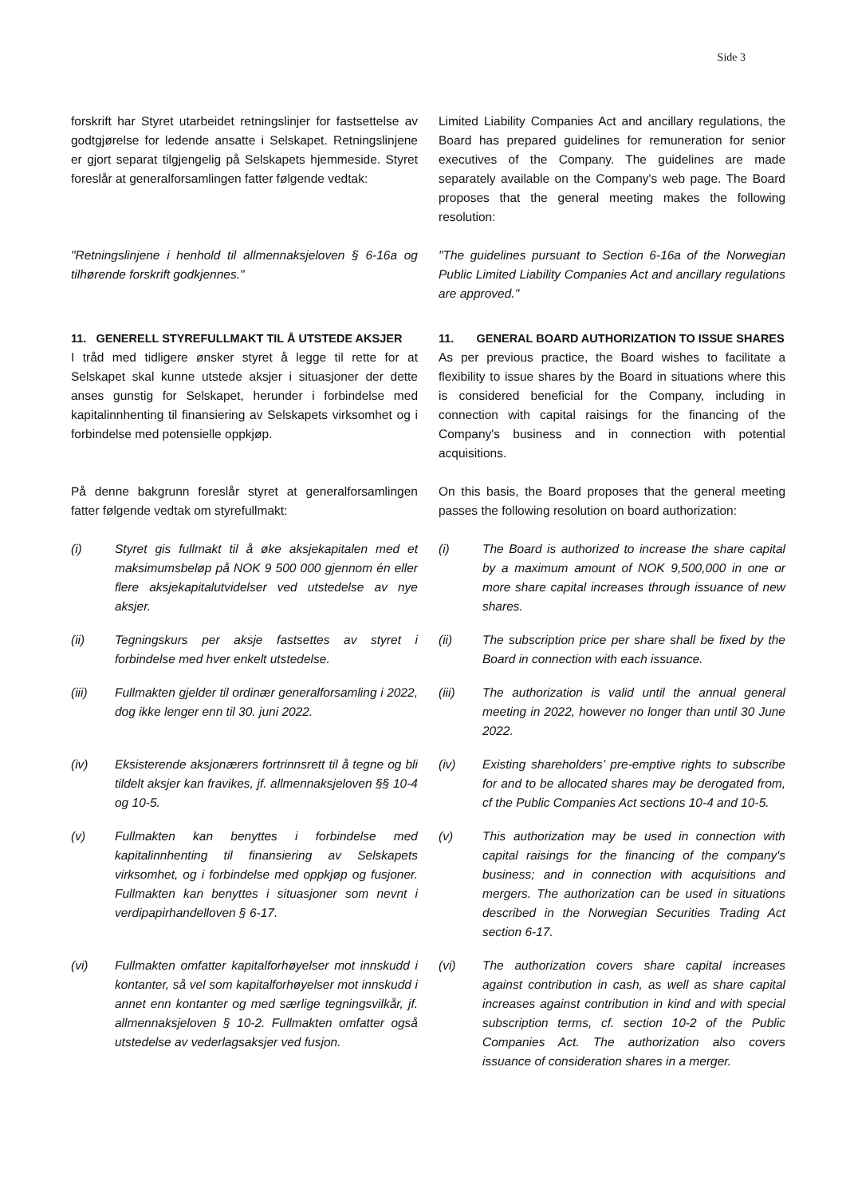Side 3
forskrift har Styret utarbeidet retningslinjer for fastsettelse av godtgjørelse for ledende ansatte i Selskapet. Retningslinjene er gjort separat tilgjengelig på Selskapets hjemmeside. Styret foreslår at generalforsamlingen fatter følgende vedtak:
Limited Liability Companies Act and ancillary regulations, the Board has prepared guidelines for remuneration for senior executives of the Company. The guidelines are made separately available on the Company's web page. The Board proposes that the general meeting makes the following resolution:
"Retningslinjene i henhold til allmennaksjeloven § 6-16a og tilhørende forskrift godkjennes."
"The guidelines pursuant to Section 6-16a of the Norwegian Public Limited Liability Companies Act and ancillary regulations are approved."
11. GENERELL STYREFULLMAKT TIL Å UTSTEDE AKSJER
11. GENERAL BOARD AUTHORIZATION TO ISSUE SHARES
I tråd med tidligere ønsker styret å legge til rette for at Selskapet skal kunne utstede aksjer i situasjoner der dette anses gunstig for Selskapet, herunder i forbindelse med kapitalinnhenting til finansiering av Selskapets virksomhet og i forbindelse med potensielle oppkjøp.
As per previous practice, the Board wishes to facilitate a flexibility to issue shares by the Board in situations where this is considered beneficial for the Company, including in connection with capital raisings for the financing of the Company's business and in connection with potential acquisitions.
På denne bakgrunn foreslår styret at generalforsamlingen fatter følgende vedtak om styrefullmakt:
On this basis, the Board proposes that the general meeting passes the following resolution on board authorization:
(i) Styret gis fullmakt til å øke aksjekapitalen med et maksimumsbeløp på NOK 9 500 000 gjennom én eller flere aksjekapitalutvidelser ved utstedelse av nye aksjer.
(i) The Board is authorized to increase the share capital by a maximum amount of NOK 9,500,000 in one or more share capital increases through issuance of new shares.
(ii) Tegningskurs per aksje fastsettes av styret i forbindelse med hver enkelt utstedelse.
(ii) The subscription price per share shall be fixed by the Board in connection with each issuance.
(iii) Fullmakten gjelder til ordinær generalforsamling i 2022, dog ikke lenger enn til 30. juni 2022.
(iii) The authorization is valid until the annual general meeting in 2022, however no longer than until 30 June 2022.
(iv) Eksisterende aksjonærers fortrinnsrett til å tegne og bli tildelt aksjer kan fravikes, jf. allmennaksjeloven §§ 10-4 og 10-5.
(iv) Existing shareholders’ pre-emptive rights to subscribe for and to be allocated shares may be derogated from, cf the Public Companies Act sections 10-4 and 10-5.
(v) Fullmakten kan benyttes i forbindelse med kapitalinnhenting til finansiering av Selskapets virksomhet, og i forbindelse med oppkjøp og fusjoner. Fullmakten kan benyttes i situasjoner som nevnt i verdipapirhandelloven § 6-17.
(v) This authorization may be used in connection with capital raisings for the financing of the company's business; and in connection with acquisitions and mergers. The authorization can be used in situations described in the Norwegian Securities Trading Act section 6-17.
(vi) Fullmakten omfatter kapitalforhøyelser mot innskudd i kontanter, så vel som kapitalforhøyelser mot innskudd i annet enn kontanter og med særlige tegningsvilkår, jf. allmennaksjeloven § 10-2. Fullmakten omfatter også utstedelse av vederlagsaksjer ved fusjon.
(vi) The authorization covers share capital increases against contribution in cash, as well as share capital increases against contribution in kind and with special subscription terms, cf. section 10-2 of the Public Companies Act. The authorization also covers issuance of consideration shares in a merger.